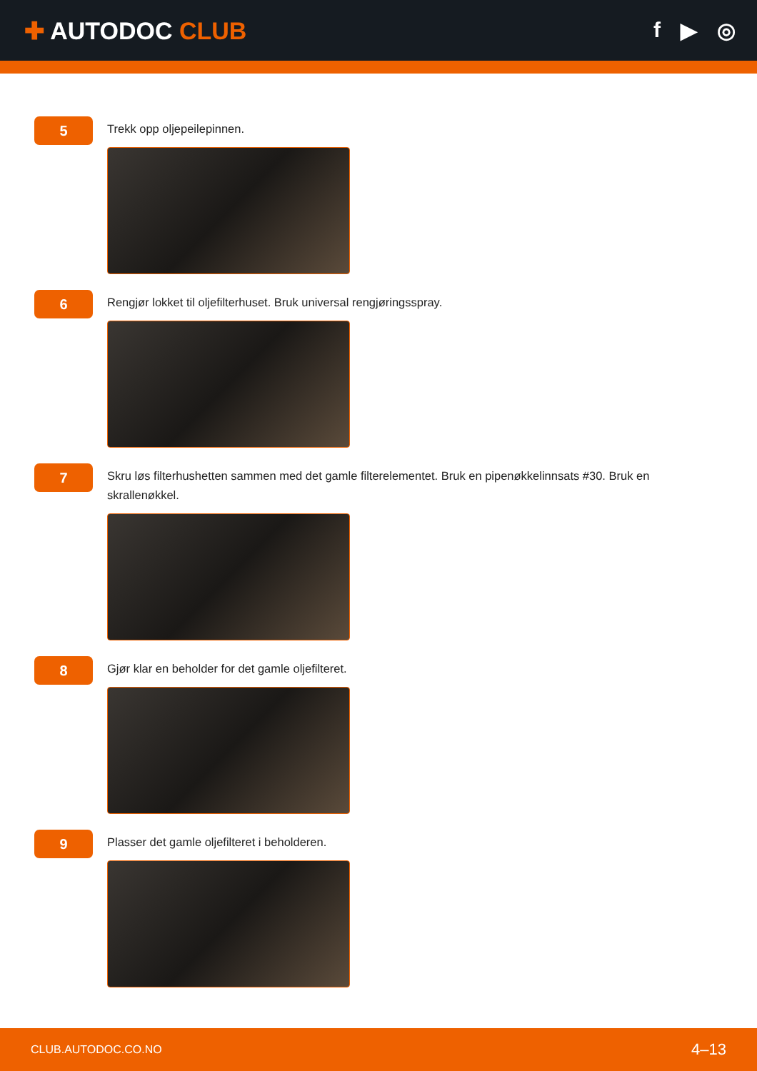✚ AUTODOC CLUB f ▶ ◎
5
Trekk opp oljepeilepinnen.
6
Rengjør lokket til oljefilterhuset. Bruk universal rengjøringsspray.
7
Skru løs filterhushetten sammen med det gamle filterelementet. Bruk en pipenøkkelinnsats #30. Bruk en skrallenøkkel.
8
Gjør klar en beholder for det gamle oljefilteret.
9
Plasser det gamle oljefilteret i beholderen.
CLUB.AUTODOC.CO.NO 4–13